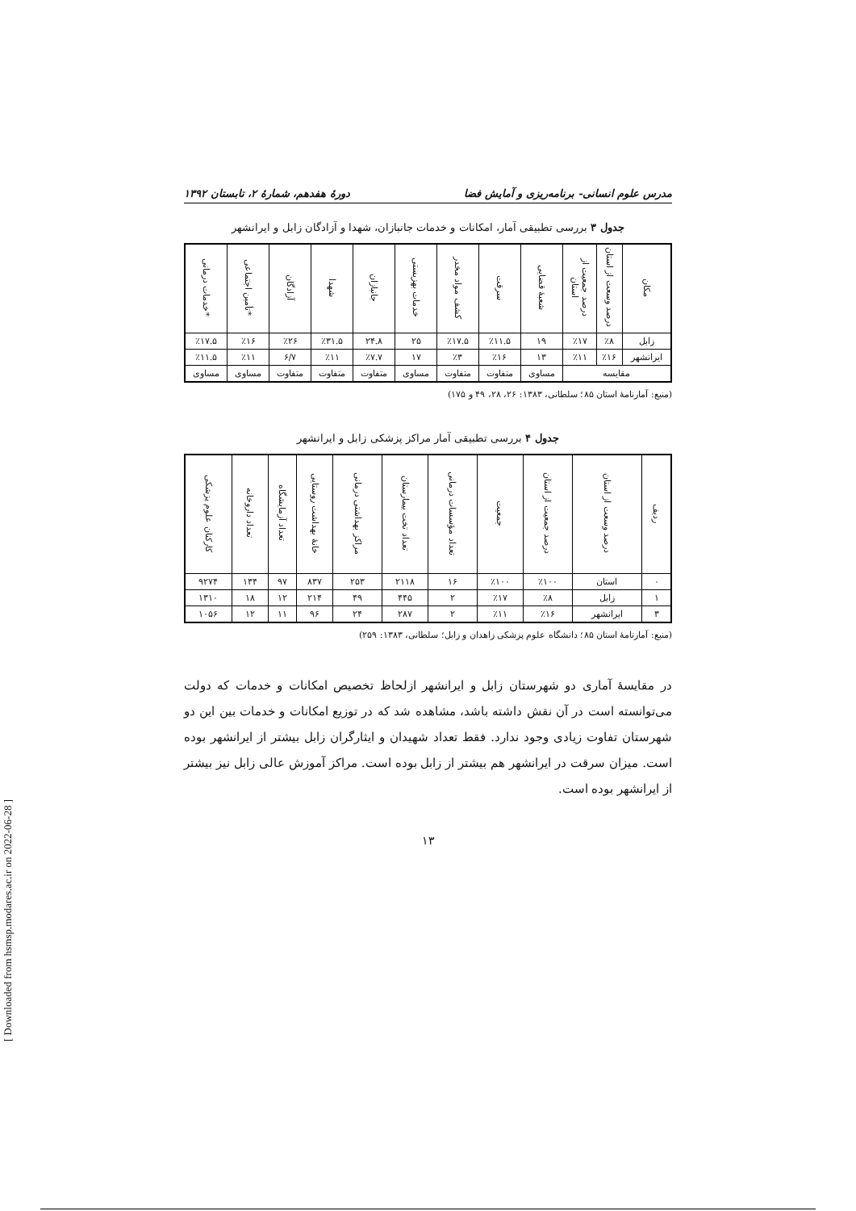مدرس علوم انسانی- برنامه‌ریزی و آمایش فضا دورهٔ هفدهم، شمارهٔ ۲، تابستان ۱۳۹۲
جدول ۳ بررسی تطبیقی آمار، امکانات و خدمات جانبازان، شهدا و آزادگان زابل و ایرانشهر
| مکان | درصد وسعت از استان | درصد جمعیت از استان | شعبهٔ قضایی | سرقت | کشف مواد مخدر | خدمات بهزیستی | جانبازان | شهدا | آزادگان | *تأمین اجتماعی | *خدمات درمانی |
| --- | --- | --- | --- | --- | --- | --- | --- | --- | --- | --- | --- |
| زابل | ٪۸ | ٪۱۷ | ۱۹ | ٪۱۱.۵ | ٪۱۷.۵ | ۲۵ | ۲۴.۸ | ٪۳۱.۵ | ٪۲۶ | ٪۱۶ | ٪۱۷.۵ |
| ایرانشهر | ٪۱۶ | ٪۱۱ | ۱۳ | ٪۱۶ | ٪۳ | ۱۷ | ٪۷.۷ | ٪۱۱ | ۶/۷ | ٪۱۱ | ٪۱۱.۵ |
| مقایسه | | | مساوی | متفاوت | متفاوت | مساوی | متفاوت | متفاوت | متفاوت | مساوی | مساوی |
(منبع: آمارنامهٔ استان ۸۵؛ سلطانی، ۱۳۸۳: ۲۶، ۲۸، ۴۹ و ۱۷۵)
جدول ۴ بررسی تطبیقی آمار مراکز پزشکی زابل و ایرانشهر
| ردیف | درصد وسعت از استان | درصد جمعیت از استان | جمعیت | تعداد مؤسسات درمانی | تعداد تخت بیمارستان | مراکز بهداشتی درمانی | خانهٔ بهداشت روستایی | تعداد آزمایشگاه | تعداد داروخانه | کارکنان علوم پزشکی |
| --- | --- | --- | --- | --- | --- | --- | --- | --- | --- | --- |
| ۰ | استان | ٪۱۰۰ | ٪۱۰۰ | ۱۶ | ۲۱۱۸ | ۲۵۳ | ۸۳۷ | ۹۷ | ۱۳۴ | ۹۲۷۴ |
| ۱ | زابل | ٪۸ | ٪۱۷ | ۲ | ۴۴۵ | ۴۹ | ۲۱۴ | ۱۲ | ۱۸ | ۱۳۱۰ |
| ۳ | ایرانشهر | ٪۱۶ | ٪۱۱ | ۲ | ۲۸۷ | ۲۴ | ۹۶ | ۱۱ | ۱۲ | ۱۰۵۶ |
(منبع: آمارنامهٔ استان ۸۵؛ دانشگاه علوم پزشکی زاهدان و زابل؛ سلطانی، ۱۳۸۳: ۲۵۹)
در مقایسهٔ آماری دو شهرستان زابل و ایرانشهر ازلحاظ تخصیص امکانات و خدمات که دولت می‌توانسته است در آن نقش داشته باشد، مشاهده شد که در توزیع امکانات و خدمات بین این دو شهرستان تفاوت زیادی وجود ندارد. فقط تعداد شهیدان و ایثارگران زابل بیشتر از ایرانشهر بوده است. میزان سرقت در ایرانشهر هم بیشتر از زابل بوده است. مراکز آموزش عالی زابل نیز بیشتر از ایرانشهر بوده است.
۱۳
[ Downloaded from hsmsp.modares.ac.ir on 2022-06-28 ]